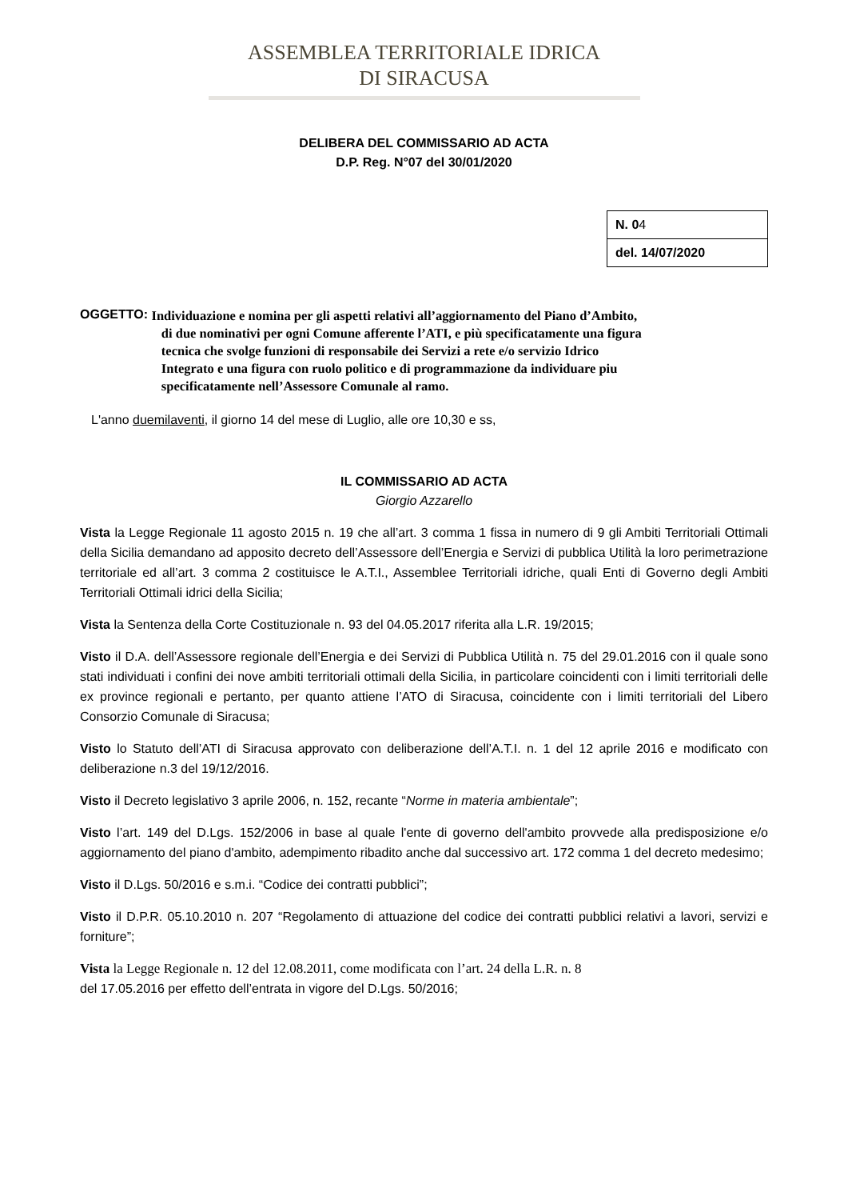ASSEMBLEA TERRITORIALE IDRICA
DI SIRACUSA
DELIBERA DEL COMMISSARIO AD ACTA
D.P. Reg. N°07 del 30/01/2020
| N. 0 4 |
| del. 14/07/2020 |
OGGETTO:
Individuazione e nomina per gli aspetti relativi all’aggiornamento del Piano d’Ambito,
di due nominativi per ogni Comune afferente l’ATI, e più specificatamente una figura
tecnica che svolge funzioni di responsabile dei Servizi a rete e/o servizio Idrico
Integrato e una figura con ruolo politico e di programmazione da individuare piu
specificatamente nell’Assessore Comunale al ramo.
L'anno duemilaventi, il giorno 14 del mese di Luglio, alle ore 10,30 e ss,
IL COMMISSARIO AD ACTA
Giorgio Azzarello
Vista la Legge Regionale 11 agosto 2015 n. 19 che all’art. 3 comma 1 fissa in numero di 9 gli Ambiti Territoriali Ottimali della Sicilia demandano ad apposito decreto dell’Assessore dell’Energia e Servizi di pubblica Utilità la loro perimetrazione territoriale ed all’art. 3 comma 2 costituisce le A.T.I., Assemblee Territoriali idriche, quali Enti di Governo degli Ambiti Territoriali Ottimali idrici della Sicilia;
Vista la Sentenza della Corte Costituzionale n. 93 del 04.05.2017 riferita alla L.R. 19/2015;
Visto il D.A. dell’Assessore regionale dell’Energia e dei Servizi di Pubblica Utilità n. 75 del 29.01.2016 con il quale sono stati individuati i confini dei nove ambiti territoriali ottimali della Sicilia, in particolare coincidenti con i limiti territoriali delle ex province regionali e pertanto, per quanto attiene l’ATO di Siracusa, coincidente con i limiti territoriali del Libero Consorzio Comunale di Siracusa;
Visto lo Statuto dell’ATI di Siracusa approvato con deliberazione dell’A.T.I. n. 1 del 12 aprile 2016 e modificato con deliberazione n.3 del 19/12/2016.
Visto il Decreto legislativo 3 aprile 2006, n. 152, recante “Norme in materia ambientale”;
Visto l’art. 149 del D.Lgs. 152/2006 in base al quale l'ente di governo dell'ambito provvede alla predisposizione e/o aggiornamento del piano d'ambito, adempimento ribadito anche dal successivo art. 172 comma 1 del decreto medesimo;
Visto il D.Lgs. 50/2016 e s.m.i. “Codice dei contratti pubblici”;
Visto il D.P.R. 05.10.2010 n. 207 “Regolamento di attuazione del codice dei contratti pubblici relativi a lavori, servizi e forniture”;
Vista la Legge Regionale n. 12 del 12.08.2011, come modificata con l’art. 24 della L.R. n. 8
del 17.05.2016 per effetto dell’entrata in vigore del D.Lgs. 50/2016;